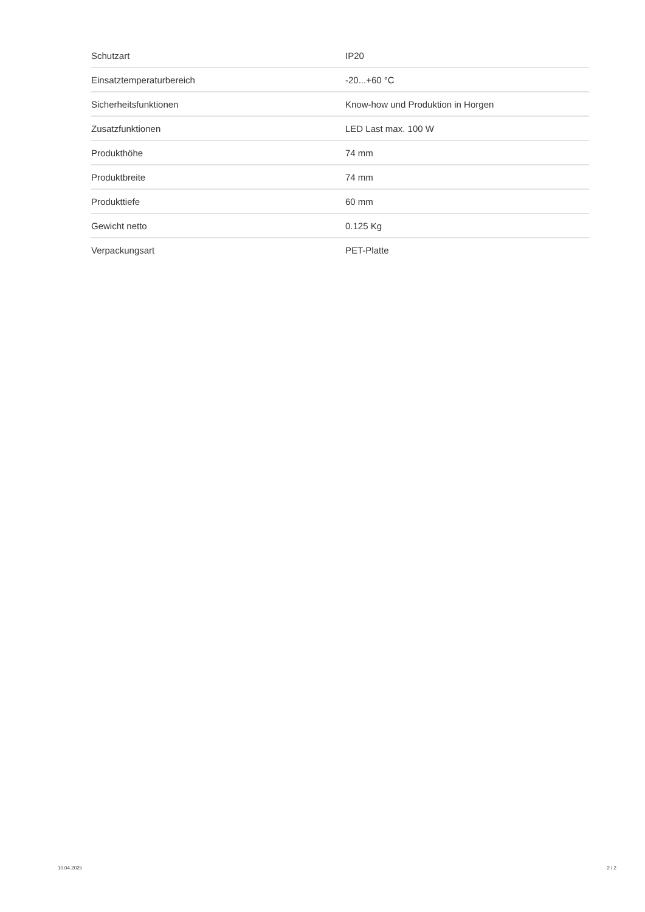| Schutzart | IP20 |
| Einsatztemperaturbereich | -20...+60 °C |
| Sicherheitsfunktionen | Know-how und Produktion in Horgen |
| Zusatzfunktionen | LED Last max. 100 W |
| Produkthöhe | 74 mm |
| Produktbreite | 74 mm |
| Produkttiefe | 60 mm |
| Gewicht netto | 0.125 Kg |
| Verpackungsart | PET-Platte |
10.04.2025 2 / 2